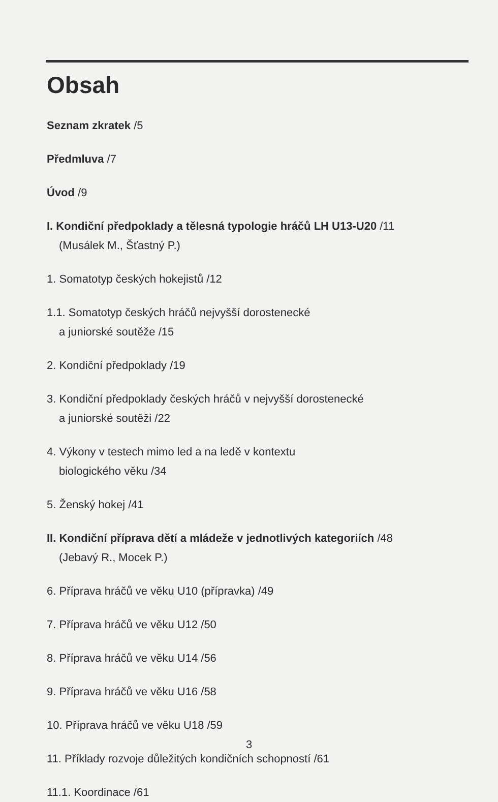Obsah
Seznam zkratek /5
Předmluva /7
Úvod /9
I. Kondiční předpoklady a tělesná typologie hráčů LH U13-U20 /11
(Musálek M., Šťastný P.)
1. Somatotyp českých hokejistů /12
1.1. Somatotyp českých hráčů nejvyšší dorostenecké
a juniorské soutěže /15
2. Kondiční předpoklady /19
3. Kondiční předpoklady českých hráčů v nejvyšší dorostenecké
a juniorské soutěži /22
4. Výkony v testech mimo led a na ledě v kontextu
biologického věku /34
5. Ženský hokej /41
II. Kondiční příprava dětí a mládeže v jednotlivých kategoriích /48
(Jebavý R., Mocek P.)
6. Příprava hráčů ve věku U10 (přípravka) /49
7. Příprava hráčů ve věku U12 /50
8. Příprava hráčů ve věku U14 /56
9. Příprava hráčů ve věku U16 /58
10. Příprava hráčů ve věku U18 /59
11. Příklady rozvoje důležitých kondičních schopností /61
11.1. Koordinace /61
3